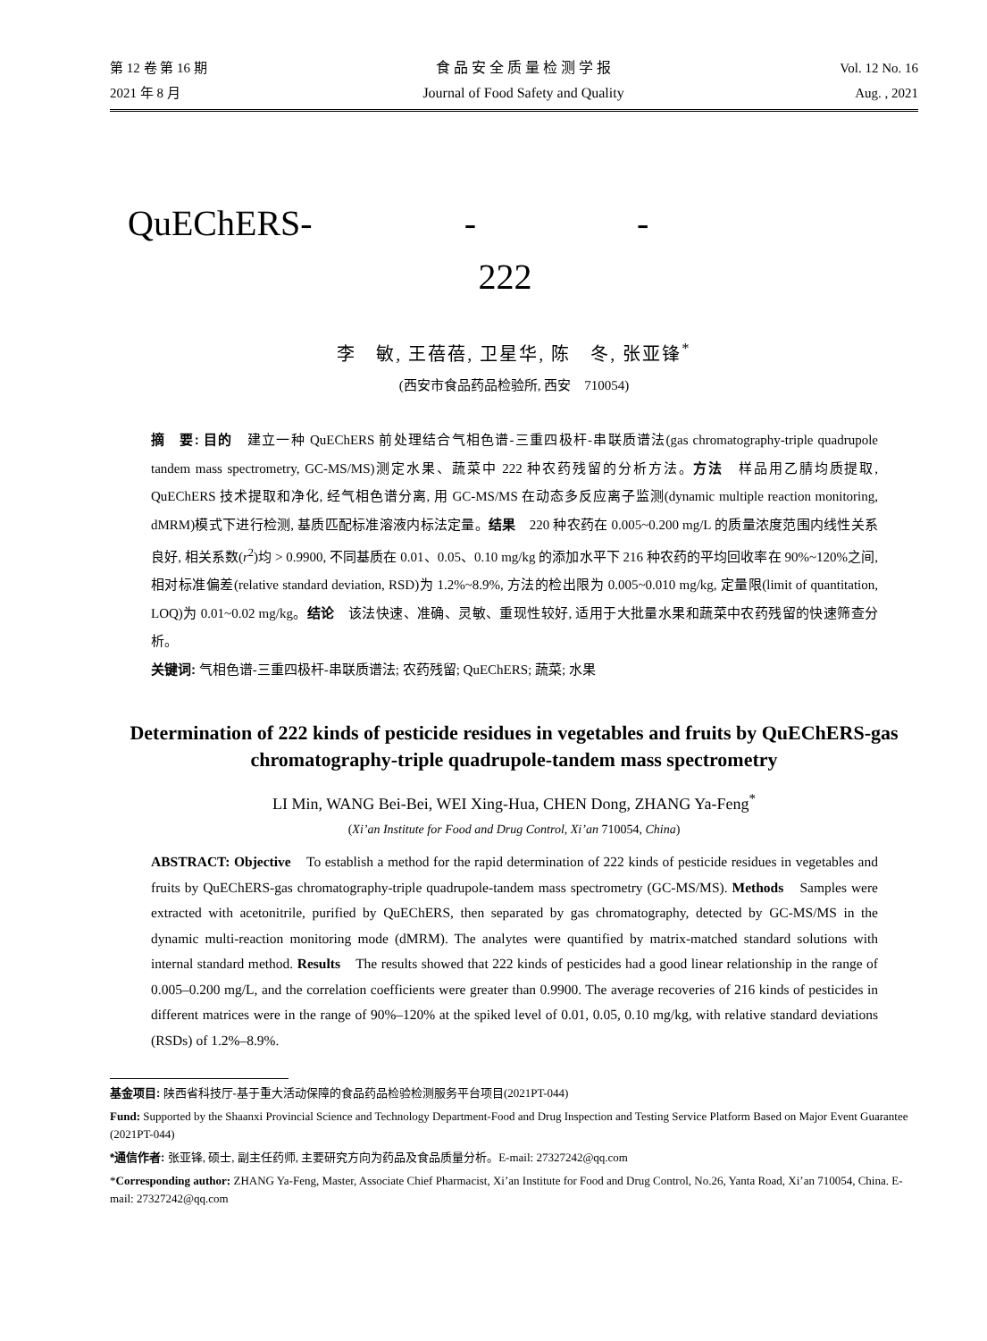第 12 卷 第 16 期
2021 年 8 月
食 品 安 全 质 量 检 测 学 报
Journal of Food Safety and Quality
Vol. 12 No. 16
Aug. , 2021
QuEChERS- - -
222
李　敏, 王蓓蓓, 卫星华, 陈　冬, 张亚锋<sup>*</sup>
(西安市食品药品检验所, 西安　710054)
摘　要: 目的　建立一种 QuEChERS 前处理结合气相色谱-三重四极杆-串联质谱法(gas chromatography-triple quadrupole tandem mass spectrometry, GC-MS/MS)测定水果、蔬菜中 222 种农药残留的分析方法。方法　样品用乙腈均质提取, QuEChERS 技术提取和净化, 经气相色谱分离, 用 GC-MS/MS 在动态多反应离子监测(dynamic multiple reaction monitoring, dMRM)模式下进行检测, 基质匹配标准溶液内标法定量。结果　220 种农药在 0.005~0.200 mg/L 的质量浓度范围内线性关系良好, 相关系数(r<sup>2</sup>)均 > 0.9900, 不同基质在 0.01、0.05、0.10 mg/kg 的添加水平下 216 种农药的平均回收率在 90%~120%之间, 相对标准偏差(relative standard deviation, RSD)为 1.2%~8.9%, 方法的检出限为 0.005~0.010 mg/kg, 定量限(limit of quantitation, LOQ)为 0.01~0.02 mg/kg。结论　该法快速、准确、灵敏、重现性较好, 适用于大批量水果和蔬菜中农药残留的快速筛查分析。
关键词: 气相色谱-三重四极杆-串联质谱法; 农药残留; QuEChERS; 蔬菜; 水果
Determination of 222 kinds of pesticide residues in vegetables and fruits by QuEChERS-gas chromatography-triple quadrupole-tandem mass spectrometry
LI Min, WANG Bei-Bei, WEI Xing-Hua, CHEN Dong, ZHANG Ya-Feng<sup>*</sup>
(Xi’an Institute for Food and Drug Control, Xi’an 710054, China)
ABSTRACT: Objective　To establish a method for the rapid determination of 222 kinds of pesticide residues in vegetables and fruits by QuEChERS-gas chromatography-triple quadrupole-tandem mass spectrometry (GC-MS/MS). Methods　Samples were extracted with acetonitrile, purified by QuEChERS, then separated by gas chromatography, detected by GC-MS/MS in the dynamic multi-reaction monitoring mode (dMRM). The analytes were quantified by matrix-matched standard solutions with internal standard method. Results　The results showed that 222 kinds of pesticides had a good linear relationship in the range of 0.005–0.200 mg/L, and the correlation coefficients were greater than 0.9900. The average recoveries of 216 kinds of pesticides in different matrices were in the range of 90%–120% at the spiked level of 0.01, 0.05, 0.10 mg/kg, with relative standard deviations (RSDs) of 1.2%–8.9%.
基金项目: 陕西省科技厅-基于重大活动保障的食品药品检验检测服务平台项目(2021PT-044)
Fund: Supported by the Shaanxi Provincial Science and Technology Department-Food and Drug Inspection and Testing Service Platform Based on Major Event Guarantee (2021PT-044)
*通信作者: 张亚锋, 硕士, 副主任药师, 主要研究方向为药品及食品质量分析。E-mail: 27327242@qq.com
*Corresponding author: ZHANG Ya-Feng, Master, Associate Chief Pharmacist, Xi’an Institute for Food and Drug Control, No.26, Yanta Road, Xi’an 710054, China. E-mail: 27327242@qq.com